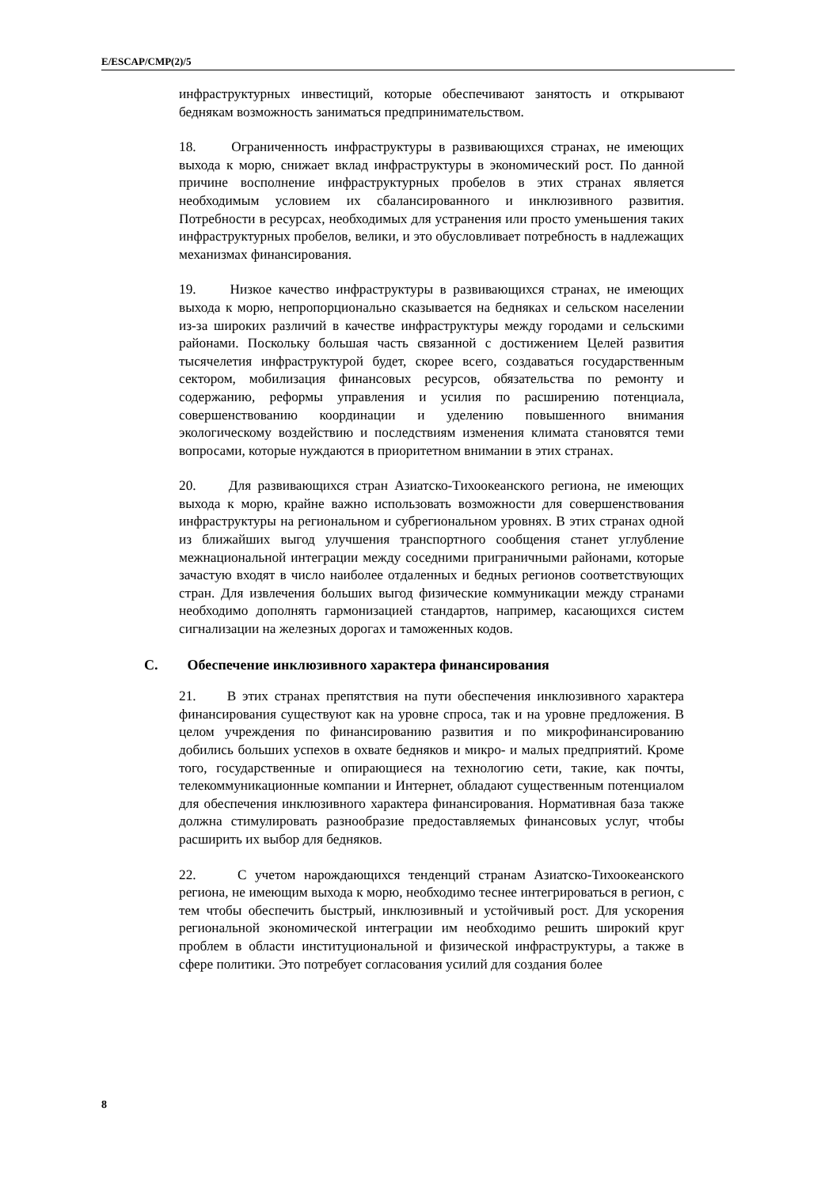E/ESCAP/CMP(2)/5
инфраструктурных инвестиций, которые обеспечивают занятость и открывают беднякам возможность заниматься предпринимательством.
18. Ограниченность инфраструктуры в развивающихся странах, не имеющих выхода к морю, снижает вклад инфраструктуры в экономический рост. По данной причине восполнение инфраструктурных пробелов в этих странах является необходимым условием их сбалансированного и инклюзивного развития. Потребности в ресурсах, необходимых для устранения или просто уменьшения таких инфраструктурных пробелов, велики, и это обусловливает потребность в надлежащих механизмах финансирования.
19. Низкое качество инфраструктуры в развивающихся странах, не имеющих выхода к морю, непропорционально сказывается на бедняках и сельском населении из-за широких различий в качестве инфраструктуры между городами и сельскими районами. Поскольку большая часть связанной с достижением Целей развития тысячелетия инфраструктурой будет, скорее всего, создаваться государственным сектором, мобилизация финансовых ресурсов, обязательства по ремонту и содержанию, реформы управления и усилия по расширению потенциала, совершенствованию координации и уделению повышенного внимания экологическому воздействию и последствиям изменения климата становятся теми вопросами, которые нуждаются в приоритетном внимании в этих странах.
20. Для развивающихся стран Азиатско-Тихоокеанского региона, не имеющих выхода к морю, крайне важно использовать возможности для совершенствования инфраструктуры на региональном и субрегиональном уровнях. В этих странах одной из ближайших выгод улучшения транспортного сообщения станет углубление межнациональной интеграции между соседними приграничными районами, которые зачастую входят в число наиболее отдаленных и бедных регионов соответствующих стран. Для извлечения больших выгод физические коммуникации между странами необходимо дополнять гармонизацией стандартов, например, касающихся систем сигнализации на железных дорогах и таможенных кодов.
C. Обеспечение инклюзивного характера финансирования
21. В этих странах препятствия на пути обеспечения инклюзивного характера финансирования существуют как на уровне спроса, так и на уровне предложения. В целом учреждения по финансированию развития и по микрофинансированию добились больших успехов в охвате бедняков и микро- и малых предприятий. Кроме того, государственные и опирающиеся на технологию сети, такие, как почты, телекоммуникационные компании и Интернет, обладают существенным потенциалом для обеспечения инклюзивного характера финансирования. Нормативная база также должна стимулировать разнообразие предоставляемых финансовых услуг, чтобы расширить их выбор для бедняков.
22. С учетом нарождающихся тенденций странам Азиатско-Тихоокеанского региона, не имеющим выхода к морю, необходимо теснее интегрироваться в регион, с тем чтобы обеспечить быстрый, инклюзивный и устойчивый рост. Для ускорения региональной экономической интеграции им необходимо решить широкий круг проблем в области институциональной и физической инфраструктуры, а также в сфере политики. Это потребует согласования усилий для создания более
8